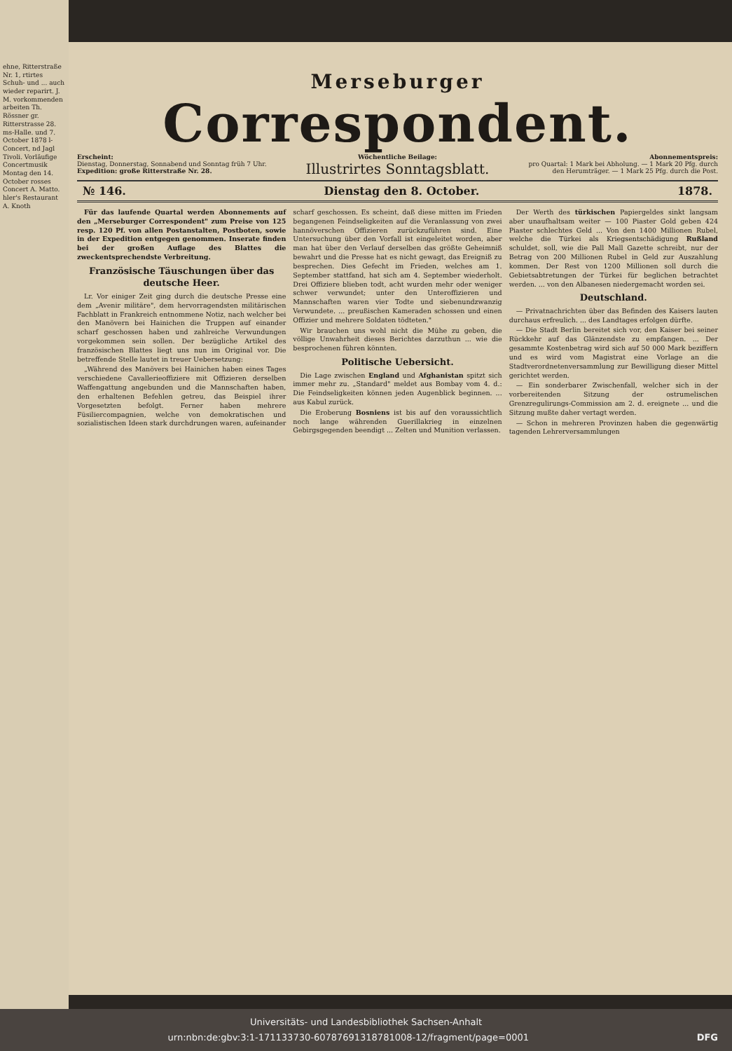ehne, Ritterstraße Nr. 1, rtirtes Schuh- und ... auch wieder reparirt. J. M. vorkommenden arbeiten Th. Rössner gr. Ritterstrasse 28. ms-Halle. und 7. October 1878 l-Concert, nd Jagl Tivoli. Vorläufige Concertmusik Montag den 14. October rosses Concert A. Matto. hler's Restaurant A. Knoth
Merseburger
Correspondent.
Erscheint:
Dienstag, Donnerstag, Sonnabend und Sonntag früh 7 Uhr.
Expedition: große Ritterstraße Nr. 28.
Wöchentliche Beilage:
Illustrirtes Sonntagsblatt.
Abonnementspreis:
pro Quartal: 1 Mark bei Abholung. — 1 Mark 20 Pfg. durch den Herumträger. — 1 Mark 25 Pfg. durch die Post.
№ 146. Dienstag den 8. October. 1878.
Für das laufende Quartal werden Abonnements auf den „Merseburger Correspondent" zum Preise von 125 resp. 120 Pf. von allen Postanstalten, Postboten, sowie in der Expedition entgegen genommen. Inserate finden bei der großen Auflage des Blattes die zweckentsprechendste Verbreitung.
Französische Täuschungen über das deutsche Heer.
Lr. Vor einiger Zeit ging durch die deutsche Presse eine dem „Avenir militäre", dem hervorragendsten militärischen Fachblatt in Frankreich entnommene Notiz, nach welcher bei den Manövern bei Hainichen die Truppen auf einander scharf geschossen haben und zahlreiche Verwundungen vorgekommen sein sollen. Der bezügliche Artikel des französischen Blattes liegt uns nun im Original vor. Die betreffende Stelle lautet in treuer Uebersetzung:
„Während des Manövers bei Hainichen haben eines Tages verschiedene Cavallerieoffiziere mit Offizieren derselben Waffengattung angebunden und die Mannschaften haben, den erhaltenen Befehlen getreu, das Beispiel ihrer Vorgesetzten befolgt. Ferner haben mehrere Füsiliercompagnien, welche von demokratischen und sozialistischen Ideen stark durchdrungen waren, aufeinander scharf geschossen. Es scheint, daß diese mitten im Frieden begangenen Feindseligkeiten auf die Veranlassung von zwei hannöverschen Offizieren zurückzuführen sind. Eine Untersuchung über den Vorfall ist eingeleitet worden, aber man hat über den Verlauf derselben das größte Geheimniß bewahrt und die Presse hat es nicht gewagt, das Ereigniß zu besprechen. Dies Gefecht im Frieden, welches am 1. September stattfand, hat sich am 4. September wiederholt. Drei Offiziere blieben todt, acht wurden mehr oder weniger schwer verwundet; unter den Unteroffizieren und Mannschaften waren vier Todte und siebenundzwanzig Verwundete. ... preußischen Kameraden schossen und einen Offizier und mehrere Soldaten tödteten."
Wir brauchen uns wohl nicht die Mühe zu geben, die völlige Unwahrheit dieses Berichtes darzuthun ... wie die besprochenen führen könnten.
Politische Uebersicht.
Die Lage zwischen England und Afghanistan spitzt sich immer mehr zu. „Standard" meldet aus Bombay vom 4. d.: Die Feindseligkeiten können jeden Augenblick beginnen. ... aus Kabul zurück.
Die Eroberung Bosniens ist bis auf den voraussichtlich noch lange währenden Guerillakrieg in einzelnen Gebirgsgegenden beendigt ... Zelten und Munition verlassen.
Der Werth des türkischen Papiergeldes sinkt langsam aber unaufhaltsam weiter — 100 Piaster Gold geben 424 Piaster schlechtes Geld ... Von den 1400 Millionen Rubel, welche die Türkei als Kriegsentschädigung Rußland schuldet, soll, wie die Pall Mall Gazette schreibt, nur der Betrag von 200 Millionen Rubel in Geld zur Auszahlung kommen. Der Rest von 1200 Millionen soll durch die Gebietsabtretungen der Türkei für beglichen betrachtet werden. ... von den Albanesen niedergemacht worden sei.
Deutschland.
— Privatnachrichten über das Befinden des Kaisers lauten durchaus erfreulich. ... des Landtages erfolgen dürfte.
— Die Stadt Berlin bereitet sich vor, den Kaiser bei seiner Rückkehr auf das Glänzendste zu empfangen. ... Der gesammte Kostenbetrag wird sich auf 50 000 Mark beziffern und es wird vom Magistrat eine Vorlage an die Stadtverordnetenversammlung zur Bewilligung dieser Mittel gerichtet werden.
— Ein sonderbarer Zwischenfall, welcher sich in der vorbereitenden Sitzung der ostrumelischen Grenzregulirungs-Commission am 2. d. ereignete ... und die Sitzung mußte daher vertagt werden.
— Schon in mehreren Provinzen haben die gegenwärtig tagenden Lehrerversammlungen
Universitäts- und Landesbibliothek Sachsen-Anhalt
urn:nbn:de:gbv:3:1-171133730-60787691318781008-12/fragment/page=0001 DFG